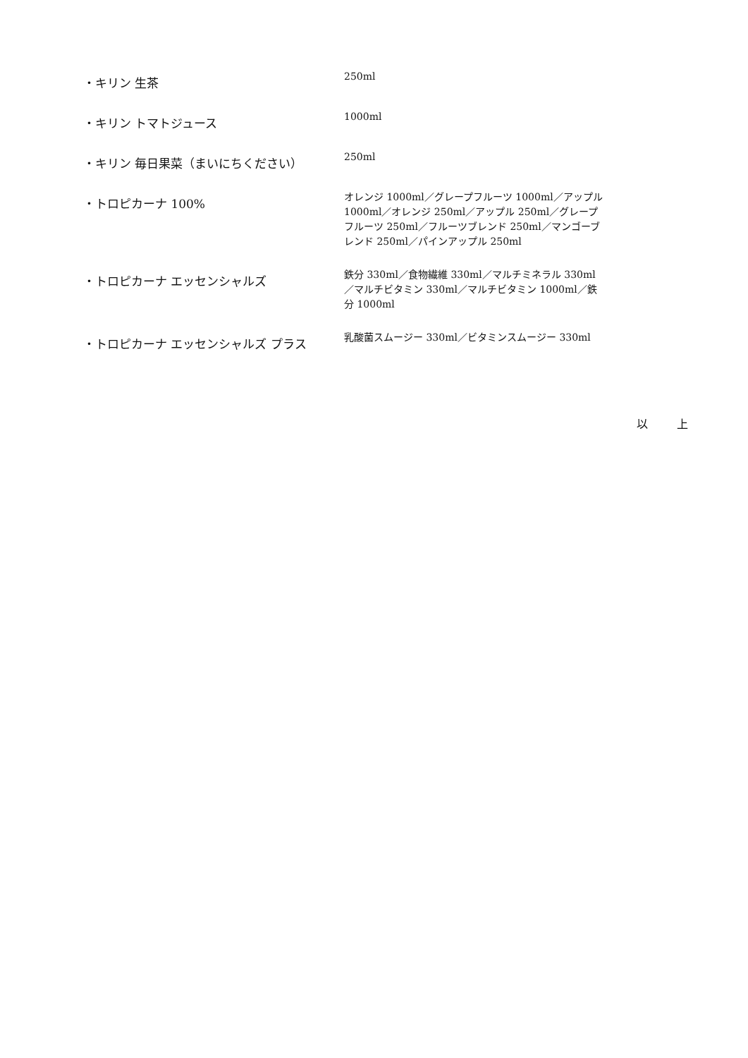| ・キリン 生茶 | 250ml |
| ・キリン トマトジュース | 1000ml |
| ・キリン 毎日果菜（まいにちください） | 250ml |
| ・トロピカーナ 100% | オレンジ 1000ml／グレープフルーツ 1000ml／アップル 1000ml／オレンジ 250ml／アップル 250ml／グレープフルーツ 250ml／フルーツブレンド 250ml／マンゴーブレンド 250ml／パインアップル 250ml |
| ・トロピカーナ エッセンシャルズ | 鉄分 330ml／食物繊維 330ml／マルチミネラル 330ml／マルチビタミン 330ml／マルチビタミン 1000ml／鉄分 1000ml |
| ・トロピカーナ エッセンシャルズ プラス | 乳酸菌スムージー 330ml／ビタミンスムージー 330ml |
以 上